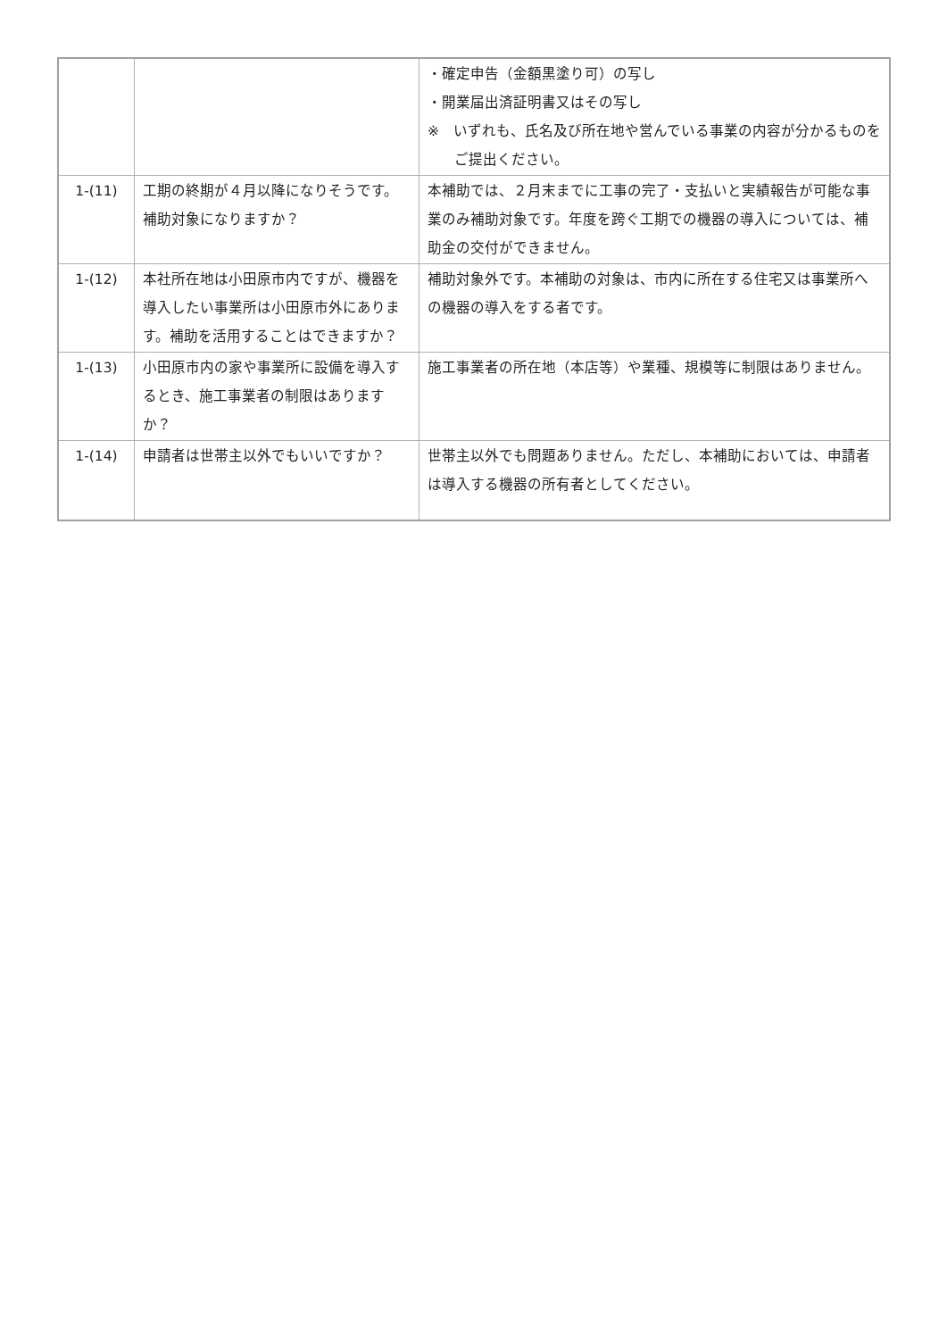| | | ・確定申告（金額黒塗り可）の写し ・開業届出済証明書又はその写し ※ いずれも、氏名及び所在地や営んでいる事業の内容が分かるものをご提出ください。 |
| 1-(11) | 工期の終期が４月以降になりそうです。補助対象になりますか？ | 本補助では、２月末までに工事の完了・支払いと実績報告が可能な事業のみ補助対象です。年度を跨ぐ工期での機器の導入については、補助金の交付ができません。 |
| 1-(12) | 本社所在地は小田原市内ですが、機器を導入したい事業所は小田原市外にあります。補助を活用することはできますか？ | 補助対象外です。本補助の対象は、市内に所在する住宅又は事業所への機器の導入をする者です。 |
| 1-(13) | 小田原市内の家や事業所に設備を導入するとき、施工事業者の制限はありますか？ | 施工事業者の所在地（本店等）や業種、規模等に制限はありません。 |
| 1-(14) | 申請者は世帯主以外でもいいですか？ | 世帯主以外でも問題ありません。ただし、本補助においては、申請者は導入する機器の所有者としてください。 |